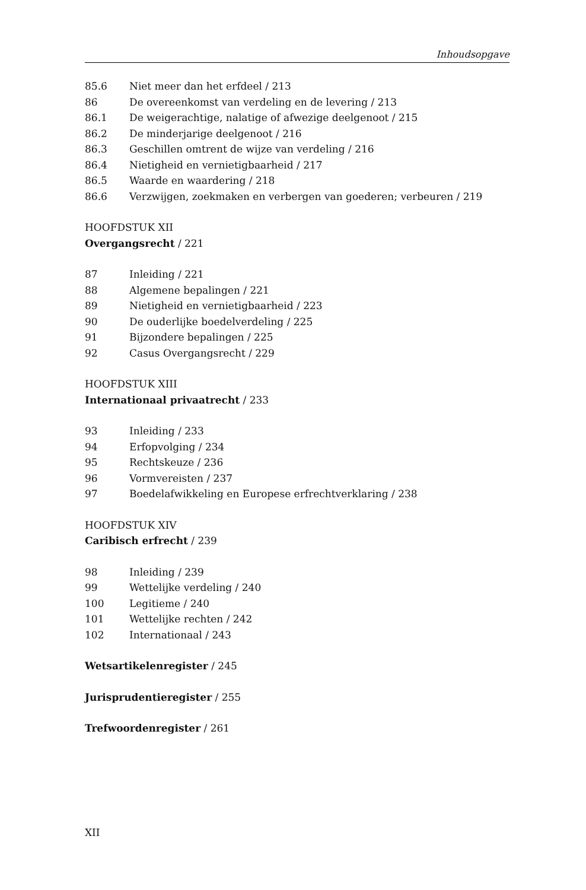Inhoudsopgave
85.6 Niet meer dan het erfdeel / 213
86 De overeenkomst van verdeling en de levering / 213
86.1 De weigerachtige, nalatige of afwezige deelgenoot / 215
86.2 De minderjarige deelgenoot / 216
86.3 Geschillen omtrent de wijze van verdeling / 216
86.4 Nietigheid en vernietigbaarheid / 217
86.5 Waarde en waardering / 218
86.6 Verzwijgen, zoekmaken en verbergen van goederen; verbeuren / 219
HOOFDSTUK XII
Overgangsrecht / 221
87 Inleiding / 221
88 Algemene bepalingen / 221
89 Nietigheid en vernietigbaarheid / 223
90 De ouderlijke boedelverdeling / 225
91 Bijzondere bepalingen / 225
92 Casus Overgangsrecht / 229
HOOFDSTUK XIII
Internationaal privaatrecht / 233
93 Inleiding / 233
94 Erfopvolging / 234
95 Rechtskeuze / 236
96 Vormvereisten / 237
97 Boedelafwikkeling en Europese erfrechtverklaring / 238
HOOFDSTUK XIV
Caribisch erfrecht / 239
98 Inleiding / 239
99 Wettelijke verdeling / 240
100 Legitieme / 240
101 Wettelijke rechten / 242
102 Internationaal / 243
Wetsartikelenregister / 245
Jurisprudentieregister / 255
Trefwoordenregister / 261
XII